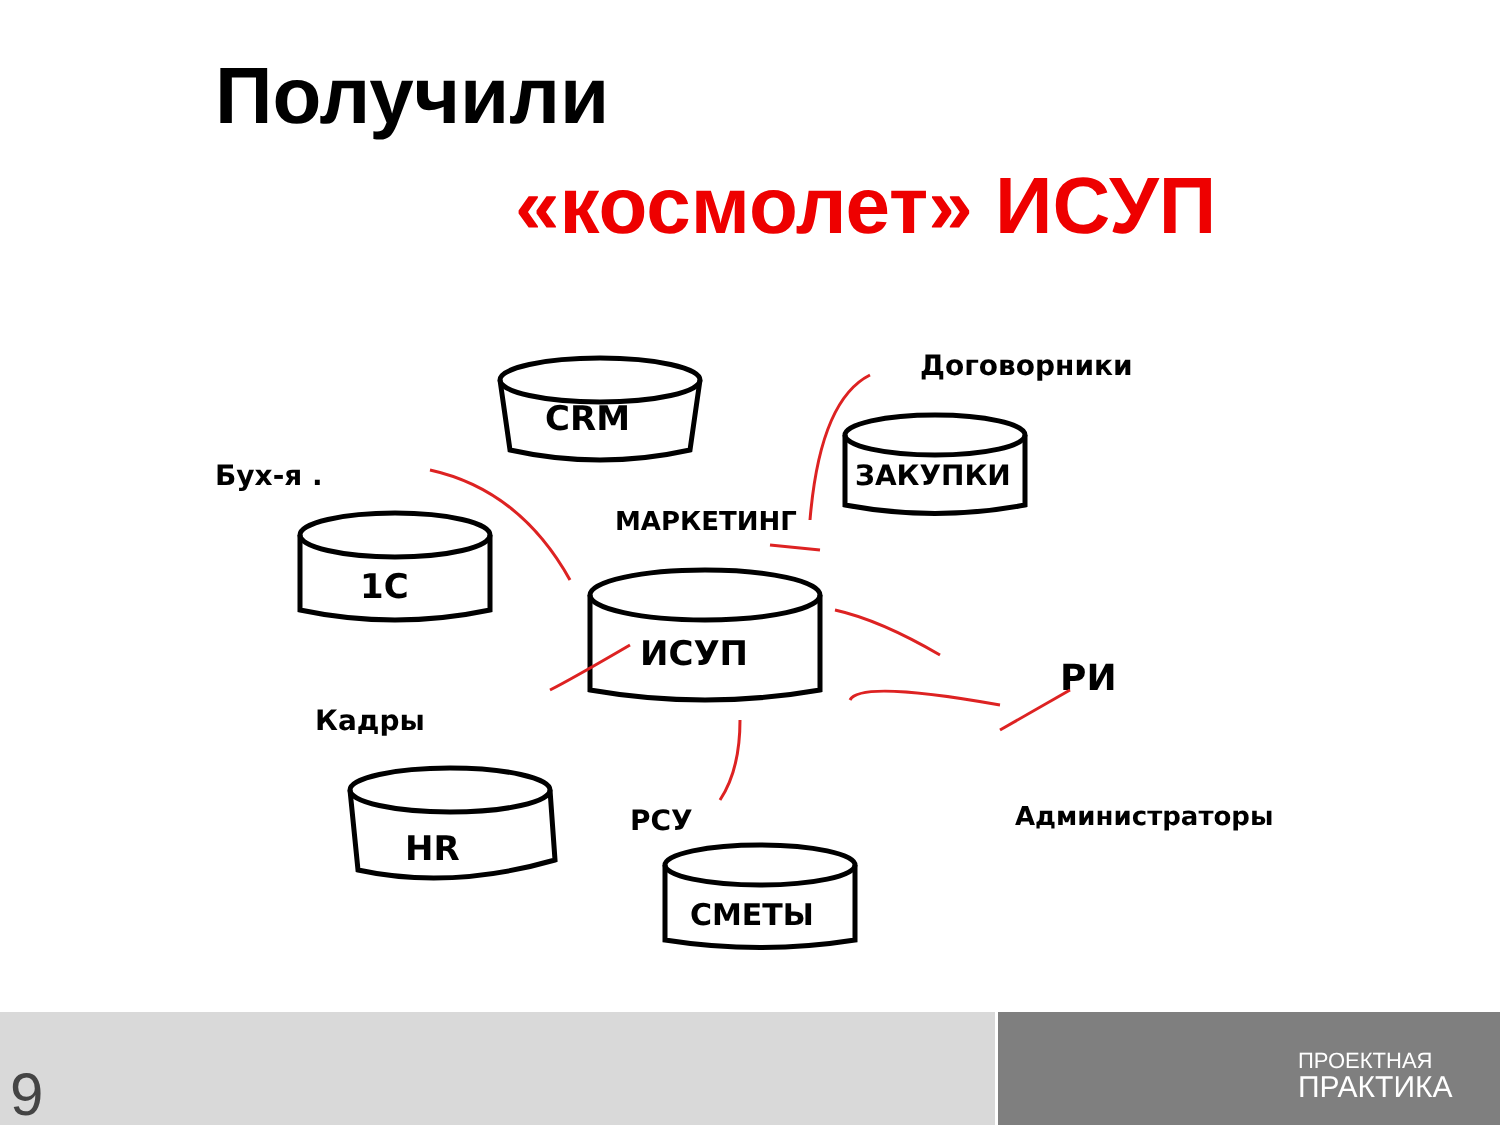Получили
«космолет» ИСУП
CRM
1C
ИСУП
ЗАКУПКИ
HR
СМЕТЫ
Бух-я .
МАРКЕТИНГ
Договорники
РИ
Кадры
РСУ
Администраторы
9
ПРОЕКТНАЯ
ПРАКТИКА